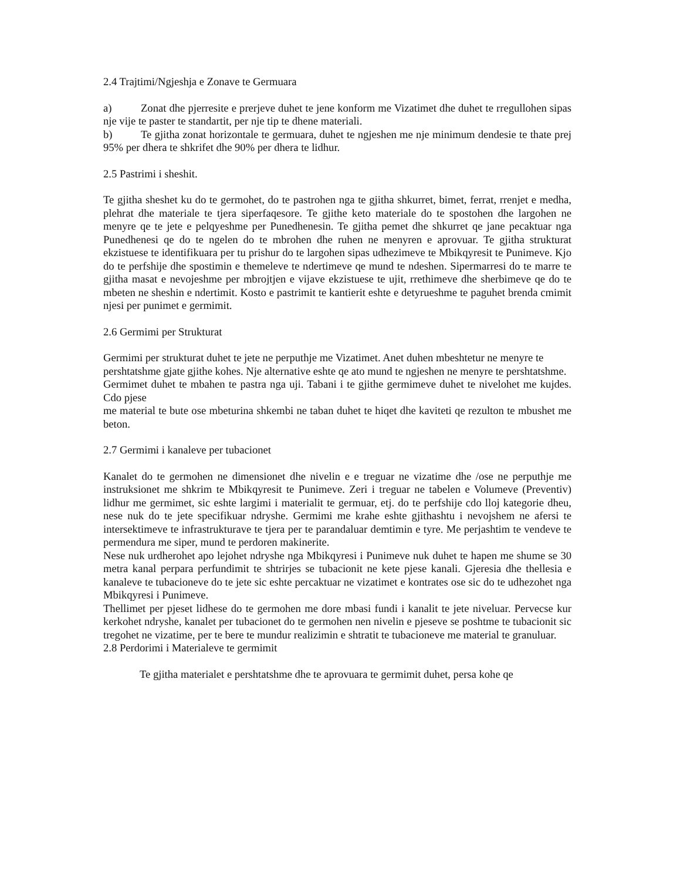2.4 Trajtimi/Ngjeshja e Zonave te Germuara
a) Zonat dhe pjerresite e prerjeve duhet te jene konform me Vizatimet dhe duhet te rregullohen sipas nje vije te paster te standartit, per nje tip te dhene materiali.
b) Te gjitha zonat horizontale te germuara, duhet te ngjeshen me nje minimum dendesie te thate prej 95% per dhera te shkrifet dhe 90% per dhera te lidhur.
2.5 Pastrimi i sheshit.
Te gjitha sheshet ku do te germohet, do te pastrohen nga te gjitha shkurret, bimet, ferrat, rrenjet e medha, plehrat dhe materiale te tjera siperfaqesore. Te gjithe keto materiale do te spostohen dhe largohen ne menyre qe te jete e pelqyeshme per Punedhenesin. Te gjitha pemet dhe shkurret qe jane pecaktuar nga Punedhenesi qe do te ngelen do te mbrohen dhe ruhen ne menyren e aprovuar. Te gjitha strukturat ekzistuese te identifikuara per tu prishur do te largohen sipas udhezimeve te Mbikqyresit te Punimeve. Kjo do te perfshije dhe spostimin e themeleve te ndertimeve qe mund te ndeshen. Sipermarresi do te marre te gjitha masat e nevojeshme per mbrojtjen e vijave ekzistuese te ujit, rrethimeve dhe sherbimeve qe do te mbeten ne sheshin e ndertimit. Kosto e pastrimit te kantierit eshte e detyrueshme te paguhet brenda cmimit njesi per punimet e germimit.
2.6 Germimi per Strukturat
Germimi per strukturat duhet te jete ne perputhje me Vizatimet. Anet duhen mbeshtetur ne menyre te
pershtatshme gjate gjithe kohes. Nje alternative eshte qe ato mund te ngjeshen ne menyre te pershtatshme.
Germimet duhet te mbahen te pastra nga uji. Tabani i te gjithe germimeve duhet te nivelohet me kujdes. Cdo pjese
me material te bute ose mbeturina shkembi ne taban duhet te hiqet dhe kaviteti qe rezulton te mbushet me beton.
2.7 Germimi i kanaleve per tubacionet
Kanalet do te germohen ne dimensionet dhe nivelin e e treguar ne vizatime dhe /ose ne perputhje me instruksionet me shkrim te Mbikqyresit te Punimeve. Zeri i treguar ne tabelen e Volumeve (Preventiv) lidhur me germimet, sic eshte largimi i materialit te germuar, etj. do te perfshije cdo lloj kategorie dheu, nese nuk do te jete specifikuar ndryshe. Germimi me krahe eshte gjithashtu i nevojshem ne afersi te intersektimeve te infrastrukturave te tjera per te parandaluar demtimin e tyre. Me perjashtim te vendeve te permendura me siper, mund te perdoren makinerite.
Nese nuk urdherohet apo lejohet ndryshe nga Mbikqyresi i Punimeve nuk duhet te hapen me shume se 30 metra kanal perpara perfundimit te shtrirjes se tubacionit ne kete pjese kanali. Gjeresia dhe thellesia e kanaleve te tubacioneve do te jete sic eshte percaktuar ne vizatimet e kontrates ose sic do te udhezohet nga Mbikqyresi i Punimeve.
Thellimet per pjeset lidhese do te germohen me dore mbasi fundi i kanalit te jete niveluar. Pervecse kur kerkohet ndryshe, kanalet per tubacionet do te germohen nen nivelin e pjeseve se poshtme te tubacionit sic tregohet ne vizatime, per te bere te mundur realizimin e shtratit te tubacioneve me material te granuluar.
2.8 Perdorimi i Materialeve te germimit
Te gjitha materialet e pershtatshme dhe te aprovuara te germimit duhet, persa kohe qe